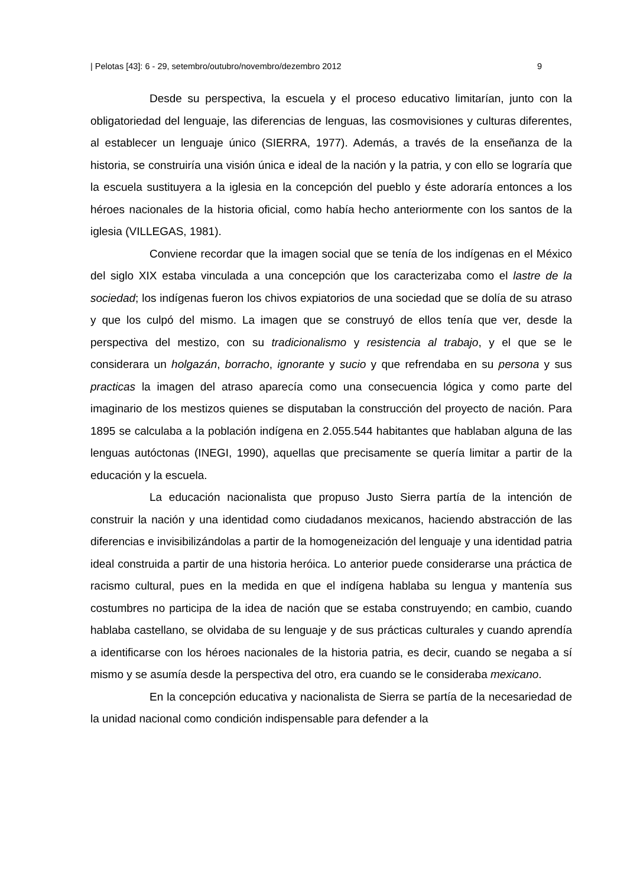| Pelotas [43]: 6 - 29, setembro/outubro/novembro/dezembro 2012 9
Desde su perspectiva, la escuela y el proceso educativo limitarían, junto con la obligatoriedad del lenguaje, las diferencias de lenguas, las cosmovisiones y culturas diferentes, al establecer un lenguaje único (SIERRA, 1977). Además, a través de la enseñanza de la historia, se construiría una visión única e ideal de la nación y la patria, y con ello se lograría que la escuela sustituyera a la iglesia en la concepción del pueblo y éste adoraría entonces a los héroes nacionales de la historia oficial, como había hecho anteriormente con los santos de la iglesia (VILLEGAS, 1981).
Conviene recordar que la imagen social que se tenía de los indígenas en el México del siglo XIX estaba vinculada a una concepción que los caracterizaba como el lastre de la sociedad; los indígenas fueron los chivos expiatorios de una sociedad que se dolía de su atraso y que los culpó del mismo. La imagen que se construyó de ellos tenía que ver, desde la perspectiva del mestizo, con su tradicionalismo y resistencia al trabajo, y el que se le considerara un holgazán, borracho, ignorante y sucio y que refrendaba en su persona y sus practicas la imagen del atraso aparecía como una consecuencia lógica y como parte del imaginario de los mestizos quienes se disputaban la construcción del proyecto de nación. Para 1895 se calculaba a la población indígena en 2.055.544 habitantes que hablaban alguna de las lenguas autóctonas (INEGI, 1990), aquellas que precisamente se quería limitar a partir de la educación y la escuela.
La educación nacionalista que propuso Justo Sierra partía de la intención de construir la nación y una identidad como ciudadanos mexicanos, haciendo abstracción de las diferencias e invisibilizándolas a partir de la homogeneización del lenguaje y una identidad patria ideal construida a partir de una historia heróica. Lo anterior puede considerarse una práctica de racismo cultural, pues en la medida en que el indígena hablaba su lengua y mantenía sus costumbres no participa de la idea de nación que se estaba construyendo; en cambio, cuando hablaba castellano, se olvidaba de su lenguaje y de sus prácticas culturales y cuando aprendía a identificarse con los héroes nacionales de la historia patria, es decir, cuando se negaba a sí mismo y se asumía desde la perspectiva del otro, era cuando se le consideraba mexicano.
En la concepción educativa y nacionalista de Sierra se partía de la necesariedad de la unidad nacional como condición indispensable para defender a la